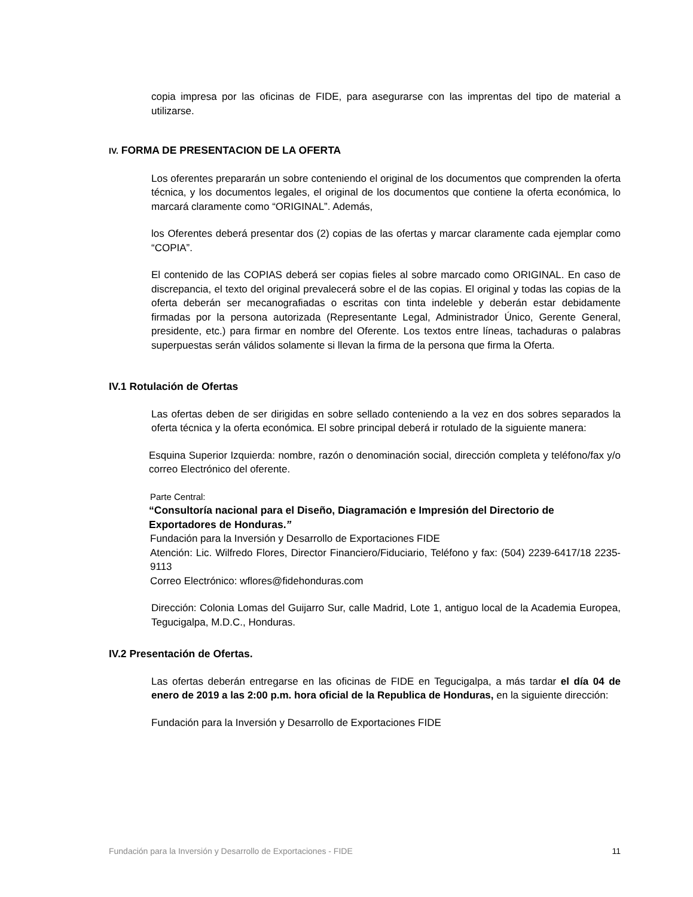copia impresa por las oficinas de FIDE, para asegurarse con las imprentas del tipo de material a utilizarse.
IV. FORMA DE PRESENTACION DE LA OFERTA
Los oferentes prepararán un sobre conteniendo el original de los documentos que comprenden la oferta técnica, y los documentos legales, el original de los documentos que contiene la oferta económica, lo marcará claramente como “ORIGINAL”. Además,
los Oferentes deberá presentar dos (2) copias de las ofertas y marcar claramente cada ejemplar como “COPIA”.
El contenido de las COPIAS deberá ser copias fieles al sobre marcado como ORIGINAL. En caso de discrepancia, el texto del original prevalecerá sobre el de las copias. El original y todas las copias de la oferta deberán ser mecanografiadas o escritas con tinta indeleble y deberán estar debidamente firmadas por la persona autorizada (Representante Legal, Administrador Único, Gerente General, presidente, etc.) para firmar en nombre del Oferente. Los textos entre líneas, tachaduras o palabras superpuestas serán válidos solamente si llevan la firma de la persona que firma la Oferta.
IV.1 Rotulación de Ofertas
Las ofertas deben de ser dirigidas en sobre sellado conteniendo a la vez en dos sobres separados la oferta técnica y la oferta económica. El sobre principal deberá ir rotulado de la siguiente manera:
Esquina Superior Izquierda: nombre, razón o denominación social, dirección completa y teléfono/fax y/o correo Electrónico del oferente.
Parte Central:
“Consultoría nacional para el Diseño, Diagramación e Impresión del Directorio de Exportadores de Honduras.”
Fundación para la Inversión y Desarrollo de Exportaciones FIDE
Atención: Lic. Wilfredo Flores, Director Financiero/Fiduciario, Teléfono y fax: (504) 2239-6417/18 2235-9113
Correo Electrónico: wflores@fidehonduras.com
Dirección: Colonia Lomas del Guijarro Sur, calle Madrid, Lote 1, antiguo local de la Academia Europea, Tegucigalpa, M.D.C., Honduras.
IV.2 Presentación de Ofertas.
Las ofertas deberán entregarse en las oficinas de FIDE en Tegucigalpa, a más tardar el día 04 de enero de 2019 a las 2:00 p.m. hora oficial de la Republica de Honduras, en la siguiente dirección:
Fundación para la Inversión y Desarrollo de Exportaciones FIDE
Fundación para la Inversión y Desarrollo de Exportaciones - FIDE 11